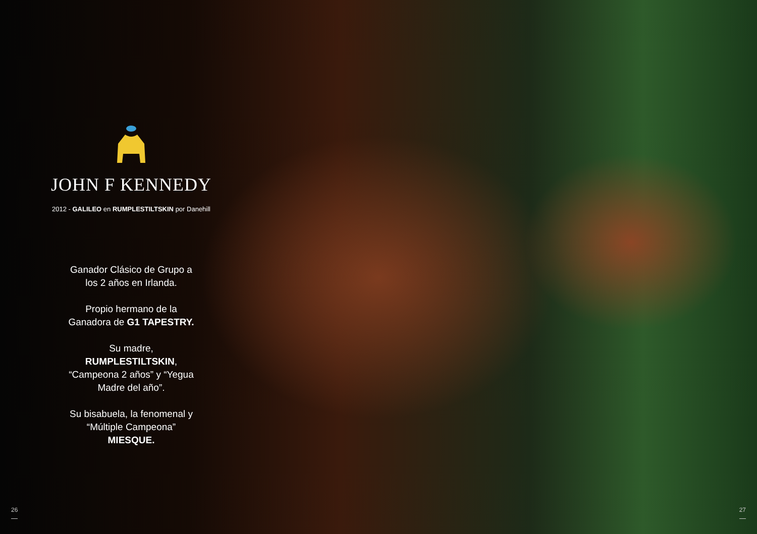JOHN F KENNEDY
2012 - GALILEO en RUMPLESTILTSKIN por Danehill
Ganador Clásico de Grupo a los 2 años en Irlanda.
Propio hermano de la Ganadora de G1 TAPESTRY.
Su madre, RUMPLESTILTSKIN, “Campeona 2 años” y “Yegua Madre del año”.
Su bisabuela, la fenomenal y “Múltiple Campeona” MIESQUE.
26 27